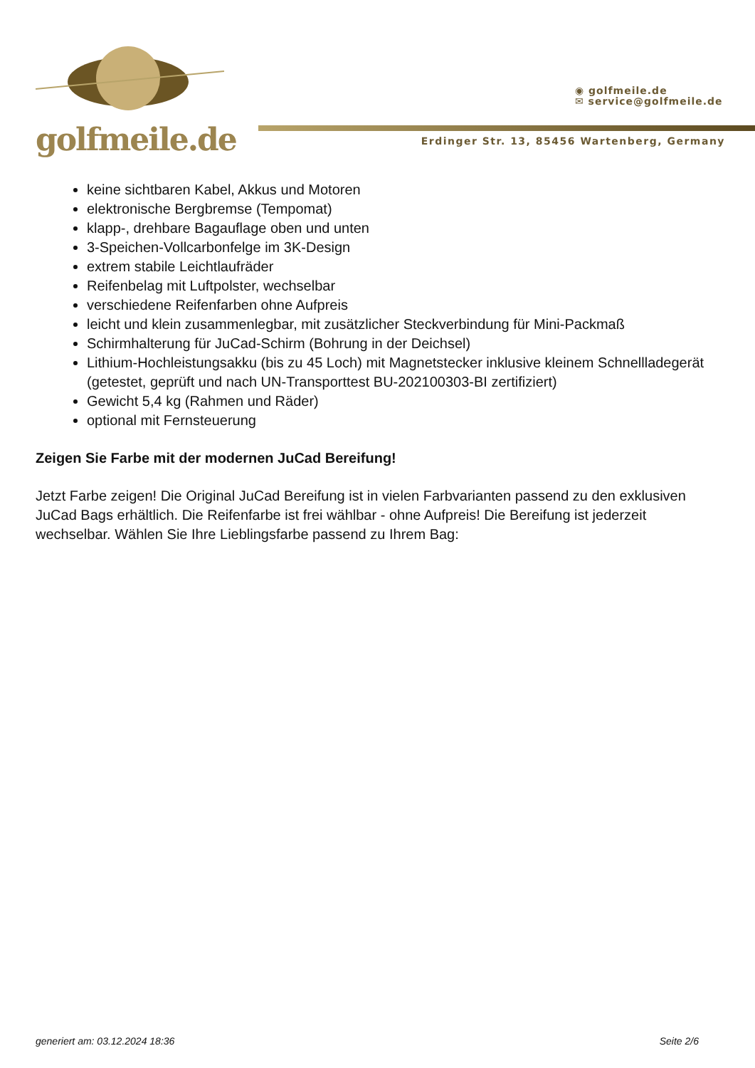golfmeile.de
◉ golfmeile.de
✉ service@golfmeile.de
Erdinger Str. 13, 85456 Wartenberg, Germany
keine sichtbaren Kabel, Akkus und Motoren
elektronische Bergbremse (Tempomat)
klapp-, drehbare Bagauflage oben und unten
3-Speichen-Vollcarbonfelge im 3K-Design
extrem stabile Leichtlaufräder
Reifenbelag mit Luftpolster, wechselbar
verschiedene Reifenfarben ohne Aufpreis
leicht und klein zusammenlegbar, mit zusätzlicher Steckverbindung für Mini-Packmaß
Schirmhalterung für JuCad-Schirm (Bohrung in der Deichsel)
Lithium-Hochleistungsakku (bis zu 45 Loch) mit Magnetstecker inklusive kleinem Schnellladegerät (getestet, geprüft und nach UN-Transporttest BU-202100303-BI zertifiziert)
Gewicht 5,4 kg (Rahmen und Räder)
optional mit Fernsteuerung
Zeigen Sie Farbe mit der modernen JuCad Bereifung!
Jetzt Farbe zeigen! Die Original JuCad Bereifung ist in vielen Farbvarianten passend zu den exklusiven JuCad Bags erhältlich. Die Reifenfarbe ist frei wählbar - ohne Aufpreis! Die Bereifung ist jederzeit wechselbar. Wählen Sie Ihre Lieblingsfarbe passend zu Ihrem Bag:
generiert am: 03.12.2024 18:36 Seite 2/6